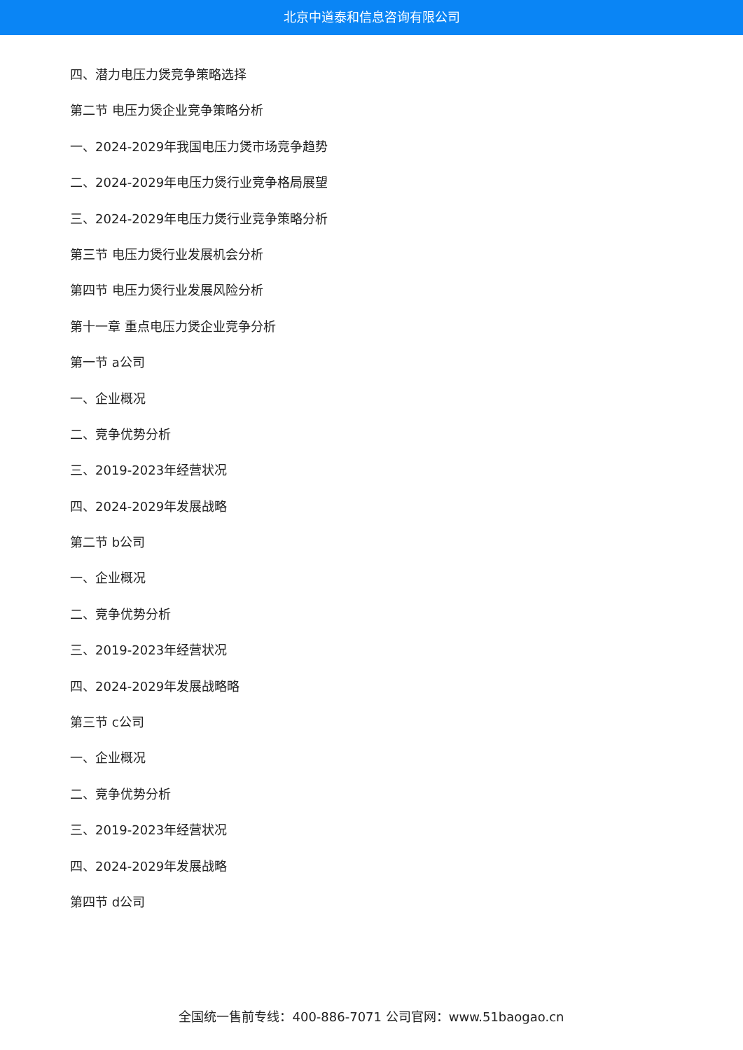北京中道泰和信息咨询有限公司
四、潜力电压力煲竞争策略选择
第二节 电压力煲企业竞争策略分析
一、2024-2029年我国电压力煲市场竞争趋势
二、2024-2029年电压力煲行业竞争格局展望
三、2024-2029年电压力煲行业竞争策略分析
第三节 电压力煲行业发展机会分析
第四节 电压力煲行业发展风险分析
第十一章 重点电压力煲企业竞争分析
第一节 a公司
一、企业概况
二、竞争优势分析
三、2019-2023年经营状况
四、2024-2029年发展战略
第二节 b公司
一、企业概况
二、竞争优势分析
三、2019-2023年经营状况
四、2024-2029年发展战略略
第三节 c公司
一、企业概况
二、竞争优势分析
三、2019-2023年经营状况
四、2024-2029年发展战略
第四节 d公司
全国统一售前专线：400-886-7071 公司官网：www.51baogao.cn